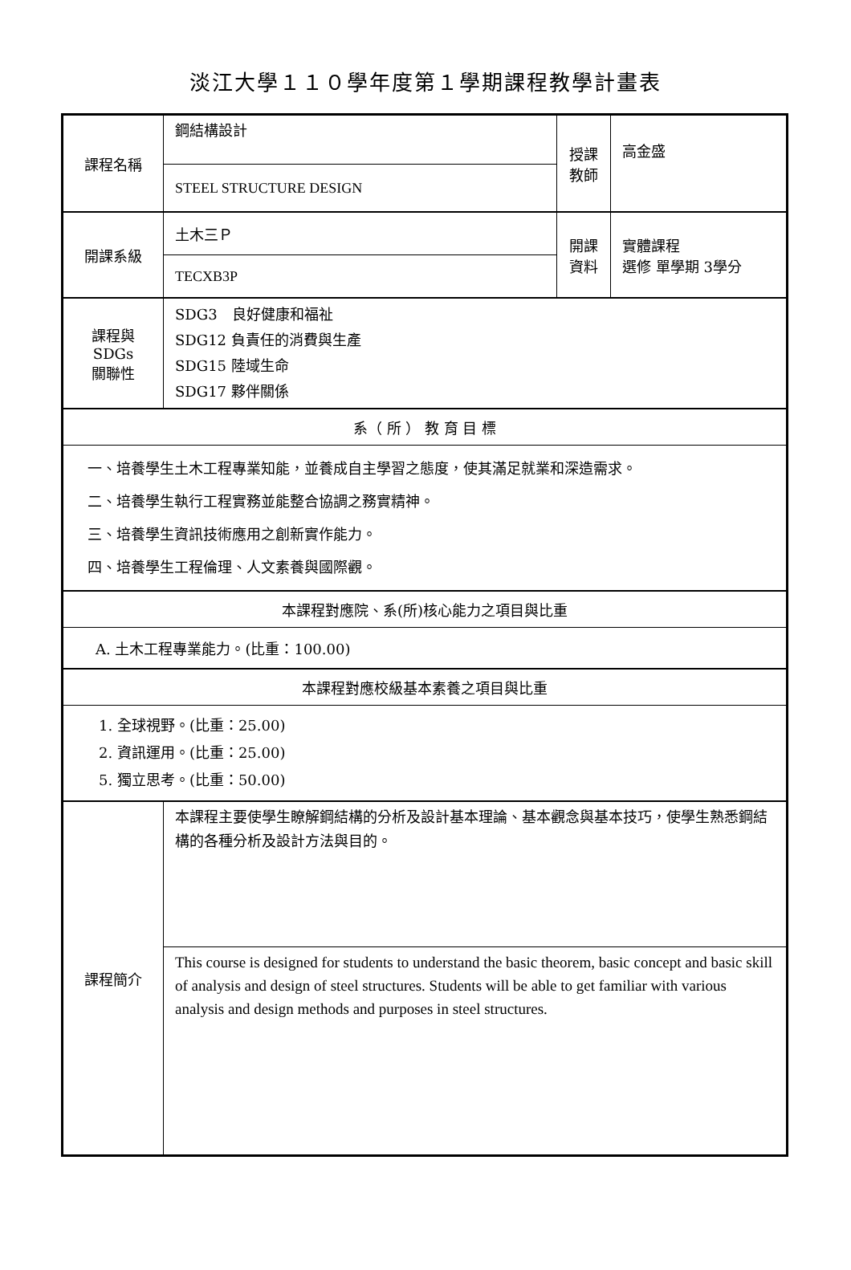淡江大學１１０學年度第１學期課程教學計畫表
| 課程名稱 | 鋼結構設計 | 授課 教師 | 高金盛 |
| | STEEL STRUCTURE DESIGN | | |
| 開課系級 | 土木三Ｐ | 開課 資料 | 實體課程 選修 單學期 3學分 |
| | TECXB3P | | |
| 課程與SDGs 關聯性 | SDG3 良好健康和福祉 SDG12 負責任的消費與生產 SDG15 陸域生命 SDG17 夥伴關係 | | |
| 系（ 所 ） 教 育 目 標 | | | |
| 一、培養學生土木工程專業知能，並養成自主學習之態度，使其滿足就業和深造需求。 二、培養學生執行工程實務並能整合協調之務實精神。 三、培養學生資訊技術應用之創新實作能力。 四、培養學生工程倫理、人文素養與國際觀。 | | | |
| 本課程對應院、系(所)核心能力之項目與比重 | | | |
| A. 土木工程專業能力。(比重：100.00) | | | |
| 本課程對應校級基本素養之項目與比重 | | | |
| 1. 全球視野。(比重：25.00) 2. 資訊運用。(比重：25.00) 5. 獨立思考。(比重：50.00) | | | |
| 課程簡介 | 本課程主要使學生瞭解鋼結構的分析及設計基本理論、基本觀念與基本技巧，使學生熟悉鋼結構的各種分析及設計方法與目的。 | | |
| | This course is designed for students to understand the basic theorem, basic concept and basic skill of analysis and design of steel structures. Students will be able to get familiar with various analysis and design methods and purposes in steel structures. | | |